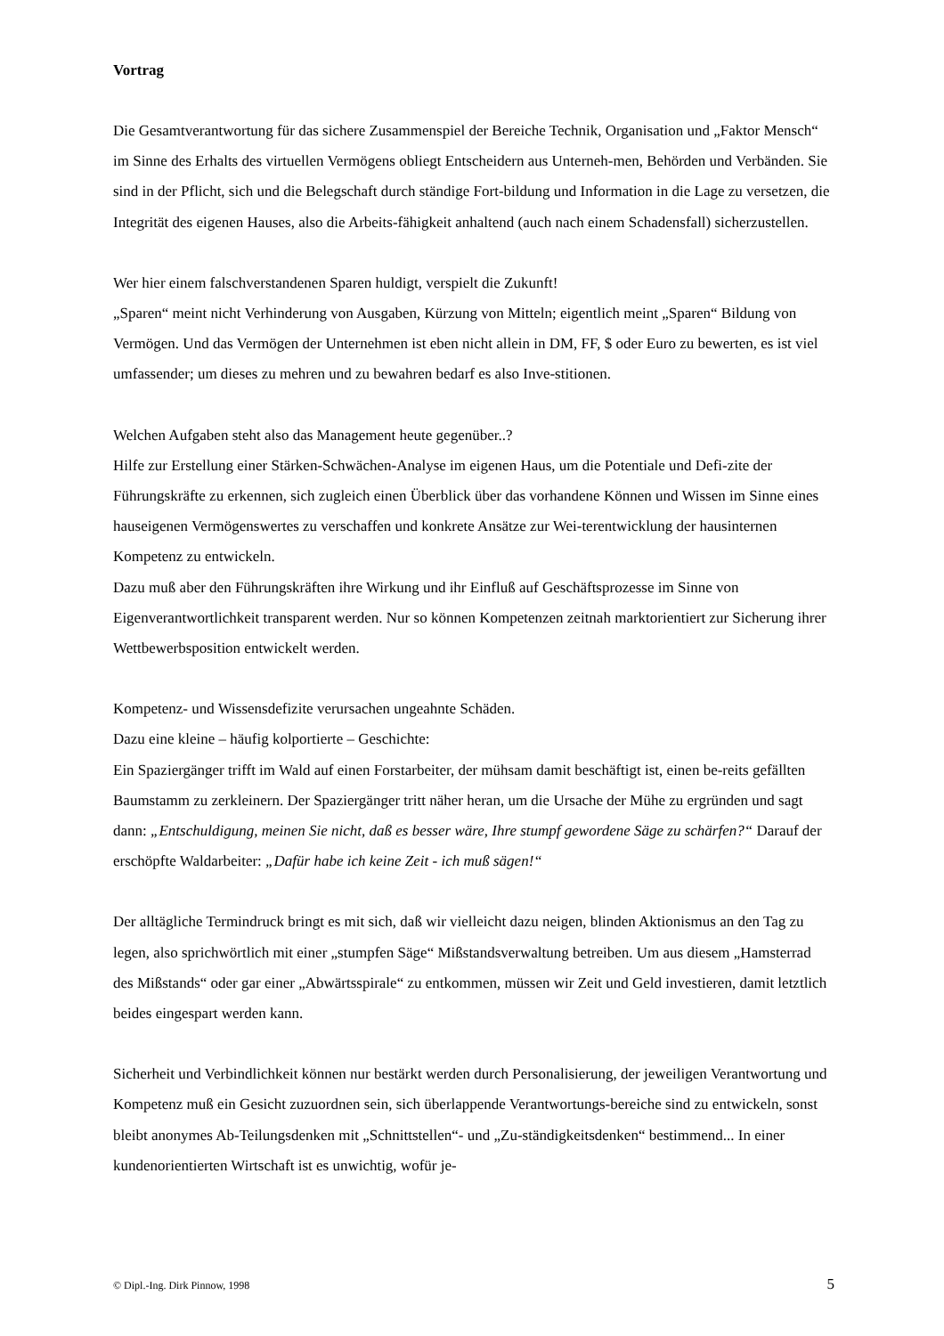Vortrag
Die Gesamtverantwortung für das sichere Zusammenspiel der Bereiche Technik, Organisation und „Faktor Mensch“ im Sinne des Erhalts des virtuellen Vermögens obliegt Entscheidern aus Unterneh-men, Behörden und Verbänden. Sie sind in der Pflicht, sich und die Belegschaft durch ständige Fort-bildung und Information in die Lage zu versetzen, die Integrität des eigenen Hauses, also die Arbeits-fähigkeit anhaltend (auch nach einem Schadensfall) sicherzustellen.
Wer hier einem falschverstandenen Sparen huldigt, verspielt die Zukunft!
„Sparen“ meint nicht Verhinderung von Ausgaben, Kürzung von Mitteln; eigentlich meint „Sparen“ Bildung von Vermögen. Und das Vermögen der Unternehmen ist eben nicht allein in DM, FF, $ oder Euro zu bewerten, es ist viel umfassender; um dieses zu mehren und zu bewahren bedarf es also Inve-stitionen.
Welchen Aufgaben steht also das Management heute gegenüber..?
Hilfe zur Erstellung einer Stärken-Schwächen-Analyse im eigenen Haus, um die Potentiale und Defi-zite der Führungskräfte zu erkennen, sich zugleich einen Überblick über das vorhandene Können und Wissen im Sinne eines hauseigenen Vermögenswertes zu verschaffen und konkrete Ansätze zur Wei-terentwicklung der hausinternen Kompetenz zu entwickeln.
Dazu muß aber den Führungskräften ihre Wirkung und ihr Einfluß auf Geschäftsprozesse im Sinne von Eigenverantwortlichkeit transparent werden. Nur so können Kompetenzen zeitnah marktorientiert zur Sicherung ihrer Wettbewerbsposition entwickelt werden.
Kompetenz- und Wissensdefizite verursachen ungeahnte Schäden.
Dazu eine kleine – häufig kolportierte – Geschichte:
Ein Spaziergänger trifft im Wald auf einen Forstarbeiter, der mühsam damit beschäftigt ist, einen be-reits gefällten Baumstamm zu zerkleinern. Der Spaziergänger tritt näher heran, um die Ursache der Mühe zu ergründen und sagt dann: „Entschuldigung, meinen Sie nicht, daß es besser wäre, Ihre stumpf gewordene Säge zu schärfen?“ Darauf der erschöpfte Waldarbeiter: „Dafür habe ich keine Zeit - ich muß sägen!“
Der alltägliche Termindruck bringt es mit sich, daß wir vielleicht dazu neigen, blinden Aktionismus an den Tag zu legen, also sprichwörtlich mit einer „stumpfen Säge“ Mißstandsverwaltung betreiben. Um aus diesem „Hamsterrad des Mißstands“ oder gar einer „Abwärtsspirale“ zu entkommen, müssen wir Zeit und Geld investieren, damit letztlich beides eingespart werden kann.
Sicherheit und Verbindlichkeit können nur bestärkt werden durch Personalisierung, der jeweiligen Verantwortung und Kompetenz muß ein Gesicht zuzuordnen sein, sich überlappende Verantwortungs-bereiche sind zu entwickeln, sonst bleibt anonymes Ab-Teilungsdenken mit „Schnittstellen“- und „Zu-ständigkeitsdenken“ bestimmend... In einer kundenorientierten Wirtschaft ist es unwichtig, wofür je-
© Dipl.-Ing. Dirk Pinnow, 1998 5